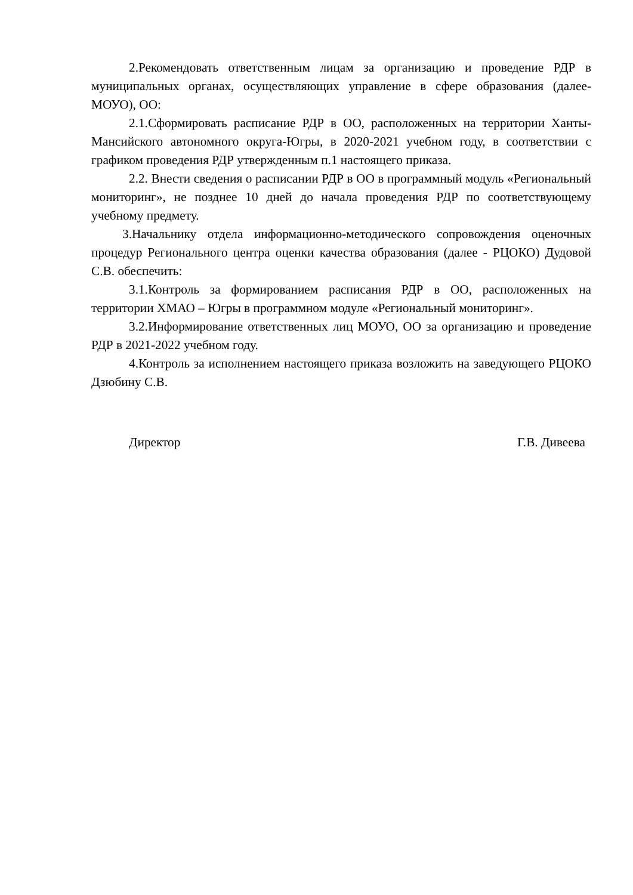2.Рекомендовать ответственным лицам за организацию и проведение РДР в муниципальных органах, осуществляющих управление в сфере образования (далее-МОУО), ОО:
2.1.Сформировать расписание РДР в ОО, расположенных на территории Ханты-Мансийского автономного округа-Югры, в 2020-2021 учебном году, в соответствии с графиком проведения РДР утвержденным п.1 настоящего приказа.
2.2. Внести сведения о расписании РДР в ОО в программный модуль «Региональный мониторинг», не позднее 10 дней до начала проведения РДР по соответствующему учебному предмету.
3.Начальнику отдела информационно-методического сопровождения оценочных процедур Регионального центра оценки качества образования (далее - РЦОКО) Дудовой С.В. обеспечить:
3.1.Контроль за формированием расписания РДР в ОО, расположенных на территории ХМАО – Югры в программном модуле «Региональный мониторинг».
3.2.Информирование ответственных лиц МОУО, ОО за организацию и проведение РДР в 2021-2022 учебном году.
4.Контроль за исполнением настоящего приказа возложить на заведующего РЦОКО Дзюбину С.В.
Директор Г.В. Дивеева